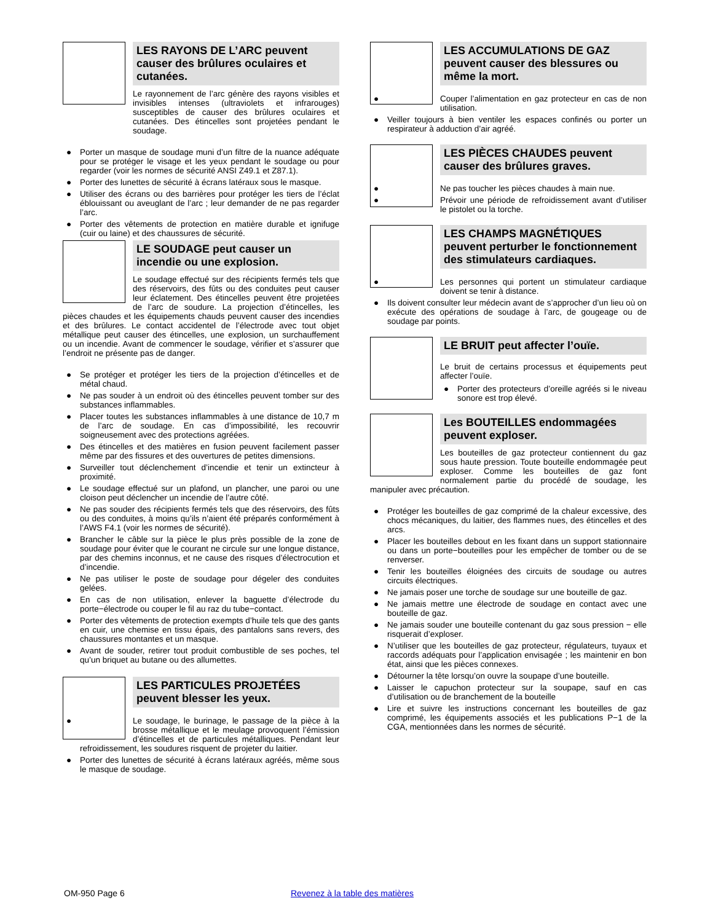LES RAYONS DE L’ARC peuvent causer des brûlures oculaires et cutanées.
Le rayonnement de l’arc génère des rayons visibles et invisibles intenses (ultraviolets et infrarouges) susceptibles de causer des brûlures oculaires et cutanées. Des étincelles sont projetées pendant le soudage.
● Porter un masque de soudage muni d’un filtre de la nuance adéquate pour se protéger le visage et les yeux pendant le soudage ou pour regarder (voir les normes de sécurité ANSI Z49.1 et Z87.1).
● Porter des lunettes de sécurité à écrans latéraux sous le masque.
● Utiliser des écrans ou des barrières pour protéger les tiers de l’éclat éblouissant ou aveuglant de l’arc ; leur demander de ne pas regarder l’arc.
● Porter des vêtements de protection en matière durable et ignifuge (cuir ou laine) et des chaussures de sécurité.
LE SOUDAGE peut causer un incendie ou une explosion.
Le soudage effectué sur des récipients fermés tels que des réservoirs, des fûts ou des conduites peut causer leur éclatement. Des étincelles peuvent être projetées de l’arc de soudure. La projection d’étincelles, les pièces chaudes et les équipements chauds peuvent causer des incendies et des brûlures. Le contact accidentel de l’électrode avec tout objet métallique peut causer des étincelles, une explosion, un surchauffement ou un incendie. Avant de commencer le soudage, vérifier et s’assurer que l’endroit ne présente pas de danger.
● Se protéger et protéger les tiers de la projection d’étincelles et de métal chaud.
● Ne pas souder à un endroit où des étincelles peuvent tomber sur des substances inflammables.
● Placer toutes les substances inflammables à une distance de 10,7 m de l’arc de soudage. En cas d’impossibilité, les recouvrir soigneusement avec des protections agréées.
● Des étincelles et des matières en fusion peuvent facilement passer même par des fissures et des ouvertures de petites dimensions.
● Surveiller tout déclenchement d’incendie et tenir un extincteur à proximité.
● Le soudage effectué sur un plafond, un plancher, une paroi ou une cloison peut déclencher un incendie de l’autre côté.
● Ne pas souder des récipients fermés tels que des réservoirs, des fûts ou des conduites, à moins qu’ils n’aient été préparés conformément à l’AWS F4.1 (voir les normes de sécurité).
● Brancher le câble sur la pièce le plus près possible de la zone de soudage pour éviter que le courant ne circule sur une longue distance, par des chemins inconnus, et ne cause des risques d’électrocution et d’incendie.
● Ne pas utiliser le poste de soudage pour dégeler des conduites gelées.
● En cas de non utilisation, enlever la baguette d’électrode du porte−électrode ou couper le fil au raz du tube−contact.
● Porter des vêtements de protection exempts d’huile tels que des gants en cuir, une chemise en tissu épais, des pantalons sans revers, des chaussures montantes et un masque.
● Avant de souder, retirer tout produit combustible de ses poches, tel qu’un briquet au butane ou des allumettes.
LES PARTICULES PROJETÉES peuvent blesser les yeux.
● Le soudage, le burinage, le passage de la pièce à la brosse métallique et le meulage provoquent l’émission d’étincelles et de particules métalliques. Pendant leur refroidissement, les soudures risquent de projeter du laitier.
● Porter des lunettes de sécurité à écrans latéraux agréés, même sous le masque de soudage.
LES ACCUMULATIONS DE GAZ peuvent causer des blessures ou même la mort.
● Couper l’alimentation en gaz protecteur en cas de non utilisation.
● Veiller toujours à bien ventiler les espaces confinés ou porter un respirateur à adduction d’air agréé.
LES PIÈCES CHAUDES peuvent causer des brûlures graves.
● Ne pas toucher les pièces chaudes à main nue.
● Prévoir une période de refroidissement avant d’utiliser le pistolet ou la torche.
LES CHAMPS MAGNÉTIQUES peuvent perturber le fonctionnement des stimulateurs cardiaques.
● Les personnes qui portent un stimulateur cardiaque doivent se tenir à distance.
● Ils doivent consulter leur médecin avant de s’approcher d’un lieu où on exécute des opérations de soudage à l’arc, de gougeage ou de soudage par points.
LE BRUIT peut affecter l’ouïe.
Le bruit de certains processus et équipements peut affecter l’ouïe.
● Porter des protecteurs d’oreille agréés si le niveau sonore est trop élevé.
Les BOUTEILLES endommagées peuvent exploser.
Les bouteilles de gaz protecteur contiennent du gaz sous haute pression. Toute bouteille endommagée peut exploser. Comme les bouteilles de gaz font normalement partie du procédé de soudage, les manipuler avec précaution.
● Protéger les bouteilles de gaz comprimé de la chaleur excessive, des chocs mécaniques, du laitier, des flammes nues, des étincelles et des arcs.
● Placer les bouteilles debout en les fixant dans un support stationnaire ou dans un porte−bouteilles pour les empêcher de tomber ou de se renverser.
● Tenir les bouteilles éloignées des circuits de soudage ou autres circuits électriques.
● Ne jamais poser une torche de soudage sur une bouteille de gaz.
● Ne jamais mettre une électrode de soudage en contact avec une bouteille de gaz.
● Ne jamais souder une bouteille contenant du gaz sous pression − elle risquerait d’exploser.
● N’utiliser que les bouteilles de gaz protecteur, régulateurs, tuyaux et raccords adéquats pour l’application envisagée ; les maintenir en bon état, ainsi que les pièces connexes.
● Détourner la tête lorsqu’on ouvre la soupape d’une bouteille.
● Laisser le capuchon protecteur sur la soupape, sauf en cas d’utilisation ou de branchement de la bouteille
● Lire et suivre les instructions concernant les bouteilles de gaz comprimé, les équipements associés et les publications P−1 de la CGA, mentionnées dans les normes de sécurité.
OM-950 Page 6
Revenez à la table des matières